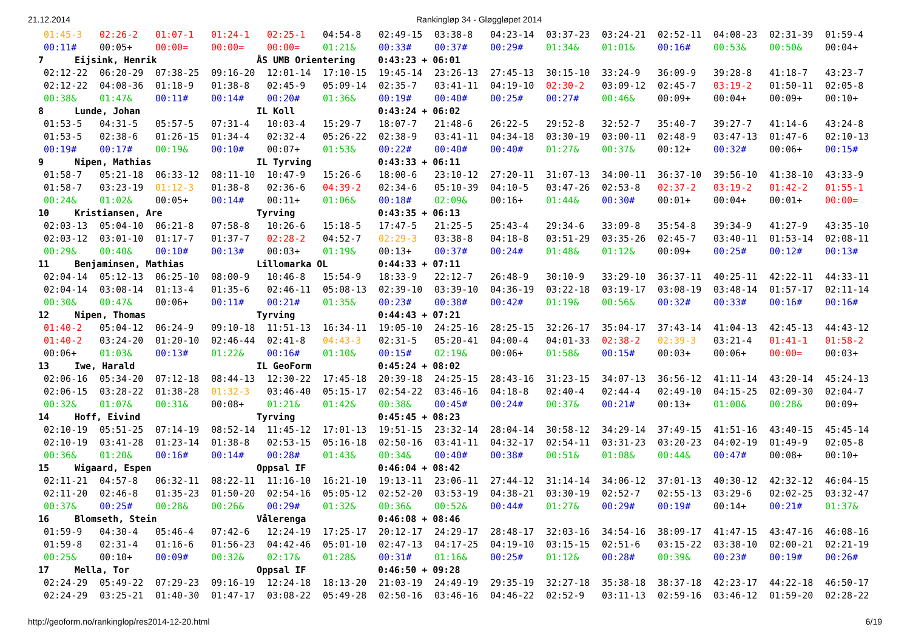21.12.2014 Rankingløp 34 - Gløggløpet 2014
| 01:45-3 | 02:26-2 | 01:07-1 | 01:24-1 | 02:25-1 | 04:54-8 | 02:49-15 | 03:38-8 | 04:23-14 | 03:37-23 | 03:24-21 | 02:52-11 | 04:08-23 | 02:31-39 | 01:59-4 |
| 00:11# | 00:05+ | 00:00= | 00:00= | 00:00= | 01:21& | 00:33# | 00:37# | 00:29# | 01:34& | 01:01& | 00:16# | 00:53& | 00:50& | 00:04+ |
| 7 Eijsink, Henrik ÅS UMB Orientering 0:43:23 + 06:01 | | | | | | | | | | | | | | |
| 02:12-22 | 06:20-29 | 07:38-25 | 09:16-20 | 12:01-14 | 17:10-15 | 19:45-14 | 23:26-13 | 27:45-13 | 30:15-10 | 33:24-9 | 36:09-9 | 39:28-8 | 41:18-7 | 43:23-7 |
| 02:12-22 | 04:08-36 | 01:18-9 | 01:38-8 | 02:45-9 | 05:09-14 | 02:35-7 | 03:41-11 | 04:19-10 | 02:30-2 | 03:09-12 | 02:45-7 | 03:19-2 | 01:50-11 | 02:05-8 |
| 00:38& | 01:47& | 00:11# | 00:14# | 00:20# | 01:36& | 00:19# | 00:40# | 00:25# | 00:27# | 00:46& | 00:09+ | 00:04+ | 00:09+ | 00:10+ |
| 8 Lunde, Johan IL Koll 0:43:24 + 06:02 | | | | | | | | | | | | | | |
| 01:53-5 | 04:31-5 | 05:57-5 | 07:31-4 | 10:03-4 | 15:29-7 | 18:07-7 | 21:48-6 | 26:22-5 | 29:52-8 | 32:52-7 | 35:40-7 | 39:27-7 | 41:14-6 | 43:24-8 |
| 01:53-5 | 02:38-6 | 01:26-15 | 01:34-4 | 02:32-4 | 05:26-22 | 02:38-9 | 03:41-11 | 04:34-18 | 03:30-19 | 03:00-11 | 02:48-9 | 03:47-13 | 01:47-6 | 02:10-13 |
| 00:19# | 00:17# | 00:19& | 00:10# | 00:07+ | 01:53& | 00:22# | 00:40# | 00:40# | 01:27& | 00:37& | 00:12+ | 00:32# | 00:06+ | 00:15# |
| 9 Nipen, Mathias IL Tyrving 0:43:33 + 06:11 | | | | | | | | | | | | | | |
| 01:58-7 | 05:21-18 | 06:33-12 | 08:11-10 | 10:47-9 | 15:26-6 | 18:00-6 | 23:10-12 | 27:20-11 | 31:07-13 | 34:00-11 | 36:37-10 | 39:56-10 | 41:38-10 | 43:33-9 |
| 01:58-7 | 03:23-19 | 01:12-3 | 01:38-8 | 02:36-6 | 04:39-2 | 02:34-6 | 05:10-39 | 04:10-5 | 03:47-26 | 02:53-8 | 02:37-2 | 03:19-2 | 01:42-2 | 01:55-1 |
| 00:24& | 01:02& | 00:05+ | 00:14# | 00:11+ | 01:06& | 00:18# | 02:09& | 00:16+ | 01:44& | 00:30# | 00:01+ | 00:04+ | 00:01+ | 00:00= |
| 10 Kristiansen, Are Tyrving 0:43:35 + 06:13 | | | | | | | | | | | | | | |
| 02:03-13 | 05:04-10 | 06:21-8 | 07:58-8 | 10:26-6 | 15:18-5 | 17:47-5 | 21:25-5 | 25:43-4 | 29:34-6 | 33:09-8 | 35:54-8 | 39:34-9 | 41:27-9 | 43:35-10 |
| 02:03-12 | 03:01-10 | 01:17-7 | 01:37-7 | 02:28-2 | 04:52-7 | 02:29-3 | 03:38-8 | 04:18-8 | 03:51-29 | 03:35-26 | 02:45-7 | 03:40-11 | 01:53-14 | 02:08-11 |
| 00:29& | 00:40& | 00:10# | 00:13# | 00:03+ | 01:19& | 00:13+ | 00:37# | 00:24# | 01:48& | 01:12& | 00:09+ | 00:25# | 00:12# | 00:13# |
| 11 Benjaminsen, Mathias Lillomarka OL 0:44:33 + 07:11 | | | | | | | | | | | | | | |
| 02:04-14 | 05:12-13 | 06:25-10 | 08:00-9 | 10:46-8 | 15:54-9 | 18:33-9 | 22:12-7 | 26:48-9 | 30:10-9 | 33:29-10 | 36:37-11 | 40:25-11 | 42:22-11 | 44:33-11 |
| 02:04-14 | 03:08-14 | 01:13-4 | 01:35-6 | 02:46-11 | 05:08-13 | 02:39-10 | 03:39-10 | 04:36-19 | 03:22-18 | 03:19-17 | 03:08-19 | 03:48-14 | 01:57-17 | 02:11-14 |
| 00:30& | 00:47& | 00:06+ | 00:11# | 00:21# | 01:35& | 00:23# | 00:38# | 00:42# | 01:19& | 00:56& | 00:32# | 00:33# | 00:16# | 00:16# |
| 12 Nipen, Thomas Tyrving 0:44:43 + 07:21 | | | | | | | | | | | | | | |
| 01:40-2 | 05:04-12 | 06:24-9 | 09:10-18 | 11:51-13 | 16:34-11 | 19:05-10 | 24:25-16 | 28:25-15 | 32:26-17 | 35:04-17 | 37:43-14 | 41:04-13 | 42:45-13 | 44:43-12 |
| 01:40-2 | 03:24-20 | 01:20-10 | 02:46-44 | 02:41-8 | 04:43-3 | 02:31-5 | 05:20-41 | 04:00-4 | 04:01-33 | 02:38-2 | 02:39-3 | 03:21-4 | 01:41-1 | 01:58-2 |
| 00:06+ | 01:03& | 00:13# | 01:22& | 00:16# | 01:10& | 00:15# | 02:19& | 00:06+ | 01:58& | 00:15# | 00:03+ | 00:06+ | 00:00= | 00:03+ |
| 13 Iwe, Harald IL GeoForm 0:45:24 + 08:02 | | | | | | | | | | | | | | |
| 02:06-16 | 05:34-20 | 07:12-18 | 08:44-13 | 12:30-22 | 17:45-18 | 20:39-18 | 24:25-15 | 28:43-16 | 31:23-15 | 34:07-13 | 36:56-12 | 41:11-14 | 43:20-14 | 45:24-13 |
| 02:06-15 | 03:28-22 | 01:38-28 | 01:32-3 | 03:46-40 | 05:15-17 | 02:54-22 | 03:46-16 | 04:18-8 | 02:40-4 | 02:44-4 | 02:49-10 | 04:15-25 | 02:09-30 | 02:04-7 |
| 00:32& | 01:07& | 00:31& | 00:08+ | 01:21& | 01:42& | 00:38& | 00:45# | 00:24# | 00:37& | 00:21# | 00:13+ | 01:00& | 00:28& | 00:09+ |
| 14 Hoff, Eivind Tyrving 0:45:45 + 08:23 | | | | | | | | | | | | | | |
| 02:10-19 | 05:51-25 | 07:14-19 | 08:52-14 | 11:45-12 | 17:01-13 | 19:51-15 | 23:32-14 | 28:04-14 | 30:58-12 | 34:29-14 | 37:49-15 | 41:51-16 | 43:40-15 | 45:45-14 |
| 02:10-19 | 03:41-28 | 01:23-14 | 01:38-8 | 02:53-15 | 05:16-18 | 02:50-16 | 03:41-11 | 04:32-17 | 02:54-11 | 03:31-23 | 03:20-23 | 04:02-19 | 01:49-9 | 02:05-8 |
| 00:36& | 01:20& | 00:16# | 00:14# | 00:28# | 01:43& | 00:34& | 00:40# | 00:38# | 00:51& | 01:08& | 00:44& | 00:47# | 00:08+ | 00:10+ |
| 15 Wigaard, Espen Oppsal IF 0:46:04 + 08:42 | | | | | | | | | | | | | | |
| 02:11-21 | 04:57-8 | 06:32-11 | 08:22-11 | 11:16-10 | 16:21-10 | 19:13-11 | 23:06-11 | 27:44-12 | 31:14-14 | 34:06-12 | 37:01-13 | 40:30-12 | 42:32-12 | 46:04-15 |
| 02:11-20 | 02:46-8 | 01:35-23 | 01:50-20 | 02:54-16 | 05:05-12 | 02:52-20 | 03:53-19 | 04:38-21 | 03:30-19 | 02:52-7 | 02:55-13 | 03:29-6 | 02:02-25 | 03:32-47 |
| 00:37& | 00:25# | 00:28& | 00:26& | 00:29# | 01:32& | 00:36& | 00:52& | 00:44# | 01:27& | 00:29# | 00:19# | 00:14+ | 00:21# | 01:37& |
| 16 Blomseth, Stein Vålerenga 0:46:08 + 08:46 | | | | | | | | | | | | | | |
| 01:59-9 | 04:30-4 | 05:46-4 | 07:42-6 | 12:24-19 | 17:25-17 | 20:12-17 | 24:29-17 | 28:48-17 | 32:03-16 | 34:54-16 | 38:09-17 | 41:47-15 | 43:47-16 | 46:08-16 |
| 01:59-8 | 02:31-4 | 01:16-6 | 01:56-23 | 04:42-46 | 05:01-10 | 02:47-13 | 04:17-25 | 04:19-10 | 03:15-15 | 02:51-6 | 03:15-22 | 03:38-10 | 02:00-21 | 02:21-19 |
| 00:25& | 00:10+ | 00:09# | 00:32& | 02:17& | 01:28& | 00:31# | 01:16& | 00:25# | 01:12& | 00:28# | 00:39& | 00:23# | 00:19# | 00:26# |
| 17 Mella, Tor Oppsal IF 0:46:50 + 09:28 | | | | | | | | | | | | | | |
| 02:24-29 | 05:49-22 | 07:29-23 | 09:16-19 | 12:24-18 | 18:13-20 | 21:03-19 | 24:49-19 | 29:35-19 | 32:27-18 | 35:38-18 | 38:37-18 | 42:23-17 | 44:22-18 | 46:50-17 |
| 02:24-29 | 03:25-21 | 01:40-30 | 01:47-17 | 03:08-22 | 05:49-28 | 02:50-16 | 03:46-16 | 04:46-22 | 02:52-9 | 03:11-13 | 02:59-16 | 03:46-12 | 01:59-20 | 02:28-22 |
http://geoform.no/rankinglop/res2014-12-20.html 6/19